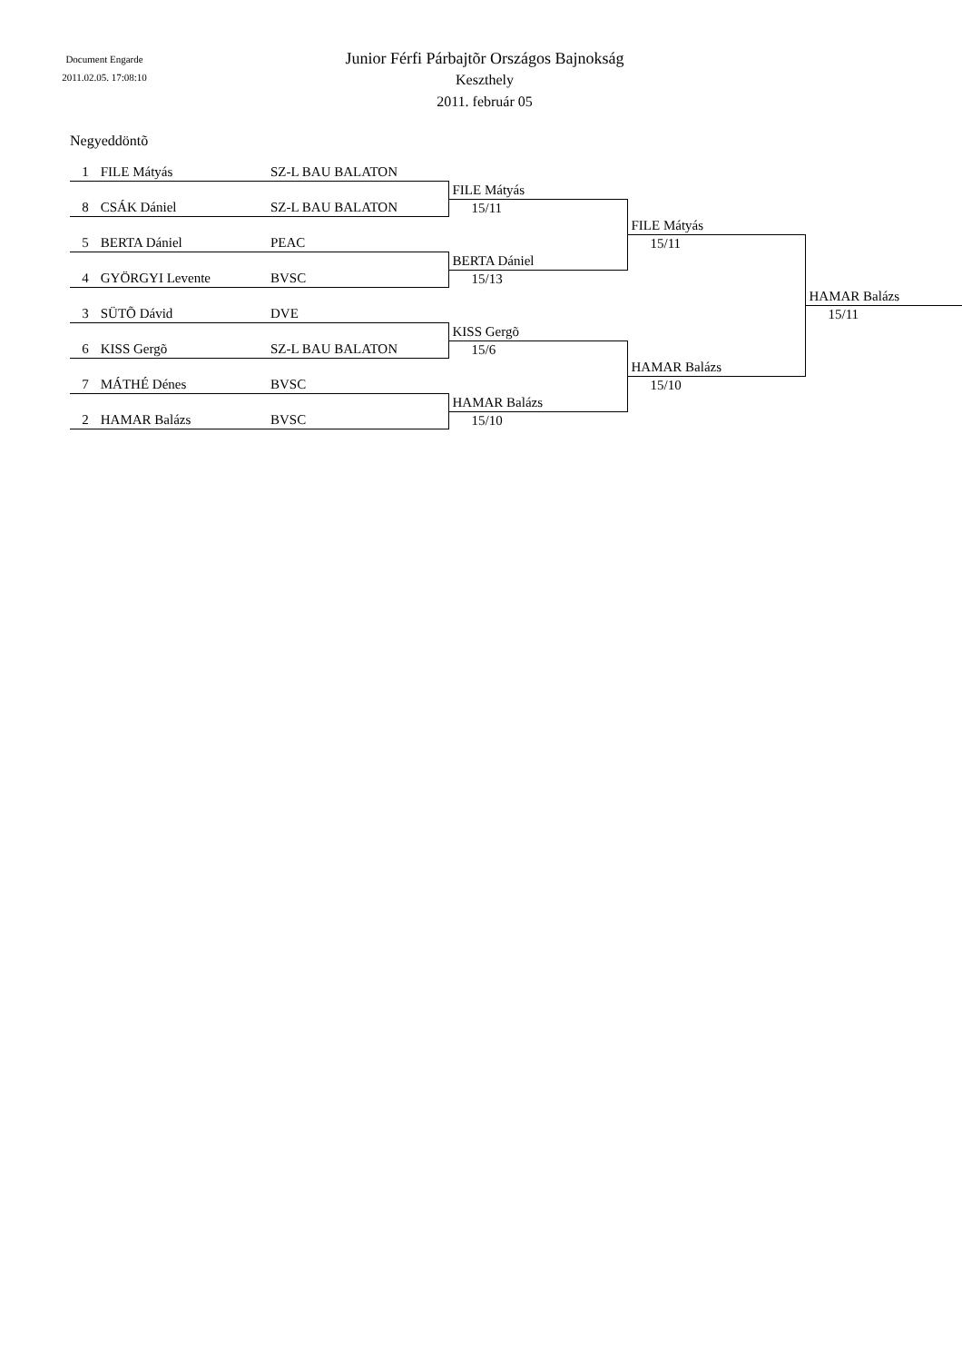Document Engarde
2011.02.05. 17:08:10
Junior Férfi Párbajtõr Országos Bajnokság
Keszthely
2011. február 05
Negyeddöntõ
| 1 FILE Mátyás | SZ-L BAU BALATON | | | |
| | | FILE Mátyás | | |
| 8 CSÁK Dániel | SZ-L BAU BALATON | 15/11 | | |
| | | | FILE Mátyás | |
| 5 BERTA Dániel | PEAC | | 15/11 | |
| | | BERTA Dániel | | |
| 4 GYÖRGYI Levente | BVSC | 15/13 | | |
| | | | | HAMAR Balázs |
| 3 SÜTÕ Dávid | DVE | | | 15/11 |
| | | KISS Gergõ | | |
| 6 KISS Gergõ | SZ-L BAU BALATON | 15/6 | | |
| | | | HAMAR Balázs | |
| 7 MÁTHÉ Dénes | BVSC | | 15/10 | |
| | | HAMAR Balázs | | |
| 2 HAMAR Balázs | BVSC | 15/10 | | |